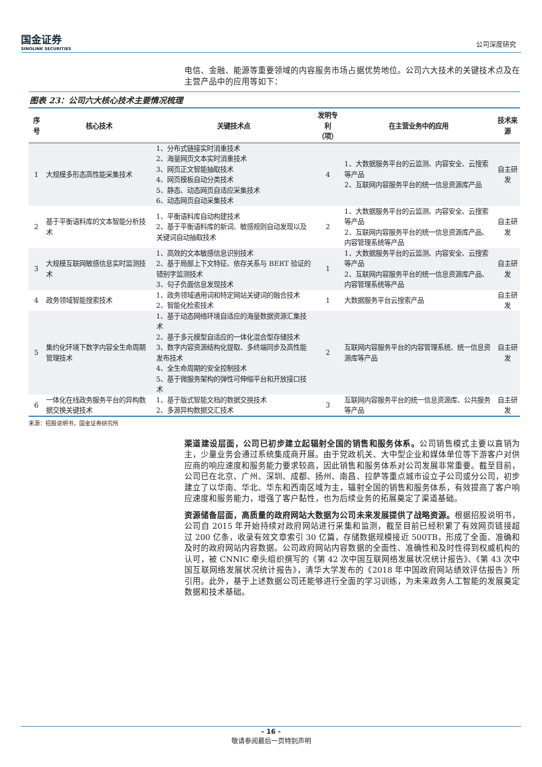国金证券
SINOLINK SECURITIES
公司深度研究
电信、金融、能源等重要领域的内容服务市场占据优势地位。公司六大技术的关键技术点及在主营产品中的应用等如下：
图表 23：公司六大核心技术主要情况梳理
| 序号 | 核心技术 | 关键技术点 | 发明专利 （项） | 在主营业务中的应用 | 技术来源 |
| --- | --- | --- | --- | --- | --- |
| 1 | 大规模多形态高性能采集技术 | 1、分布式链接实时消重技术 2、海量网页文本实时消重技术 3、网页正文智能抽取技术 4、网页模板自动分类技术 5、静态、动态网页自适应采集技术 6、动态网页自动采集技术 | 4 | 1、大数据服务平台的云监测、内容安全、云搜索等产品 2、互联网内容服务平台的统一信息资源库产品 | 自主研发 |
| 2 | 基于平衡语料库的文本智能分析技术 | 1、平衡语料库自动构建技术 2、基于平衡语料库的新词、敏感规则自动发现以及关键词自动抽取技术 | 2 | 1、大数据服务平台的云监测、内容安全、云搜索等产品 2、互联网内容服务平台的统一信息资源库产品、内容管理系统等产品 | 自主研发 |
| 3 | 大规模互联网敏感信息实时监测技术 | 1、高效的文本敏感信息识别技术 2、基于局部上下文特征、依存关系与 BERT 验证的错别字监测技术 3、句子负面信息发现技术 | 1 | 1、大数据服务平台的云监测、内容安全、云搜索等产品 2、互联网内容服务平台的统一信息资源库产品、内容管理系统等产品 | 自主研发 |
| 4 | 政务领域智能搜索技术 | 1、政务领域通用词和特定网站关键词的融合技术 2、智能化检索技术 | 1 | 大数据服务平台云搜索产品 | 自主研发 |
| 5 | 集约化环境下数字内容全生命周期管理技术 | 1、基于动态网络环境自适应的海量数据资源汇集技术 2、基于多元模型自适应的一体化混合型存储技术 3、数字内容资源结构化提取、多终端同步及高性能发布技术 4、全生命周期的安全控制技术 5、基于微服务架构的弹性可伸缩平台和开放接口技术 | 2 | 互联网内容服务平台的内容管理系统、统一信息资源库等产品 | 自主研发 |
| 6 | 一体化在线政务服务平台的异构数据交换关键技术 | 1、基于版式智能文档的数据交换技术 2、多源异构数据交汇技术 | 3 | 互联网内容服务平台的统一信息资源库、公共服务等产品 | 自主研发 |
来源：招股说明书，国金证券研究所
渠道建设层面，公司已初步建立起辐射全国的销售和服务体系。公司销售模式主要以直销为主，少量业务会通过系统集成商开展。由于党政机关、大中型企业和媒体单位等下游客户对供应商的响应速度和服务能力要求较高，因此销售和服务体系对公司发展非常重要。截至目前，公司已在北京、广州、深圳、成都、扬州、南昌、拉萨等重点城市设立子公司或分公司，初步建立了以华南、华北、华东和西南区域为主，辐射全国的销售和服务体系，有效提高了客户响应速度和服务能力，增强了客户黏性，也为后续业务的拓展奠定了渠道基础。
资源储备层面，高质量的政府网站大数据为公司未来发展提供了战略资源。根据招股说明书，公司自 2015 年开始持续对政府网站进行采集和监测，截至目前已经积累了有效网页链接超过 200 亿条，收录有效文章索引 30 亿篇，存储数据规模接近 500TB，形成了全面、准确和及时的政府网站内容数据。公司政府网站内容数据的全面性、准确性和及时性得到权威机构的认可，被 CNNIC 牵头组织撰写的《第 42 次中国互联网络发展状况统计报告》、《第 43 次中国互联网络发展状况统计报告》，清华大学发布的《2018 年中国政府网站绩效评估报告》所引用。此外，基于上述数据公司还能够进行全面的学习训练，为未来政务人工智能的发展奠定数据和技术基础。
- 16 -
敬请参阅最后一页特别声明